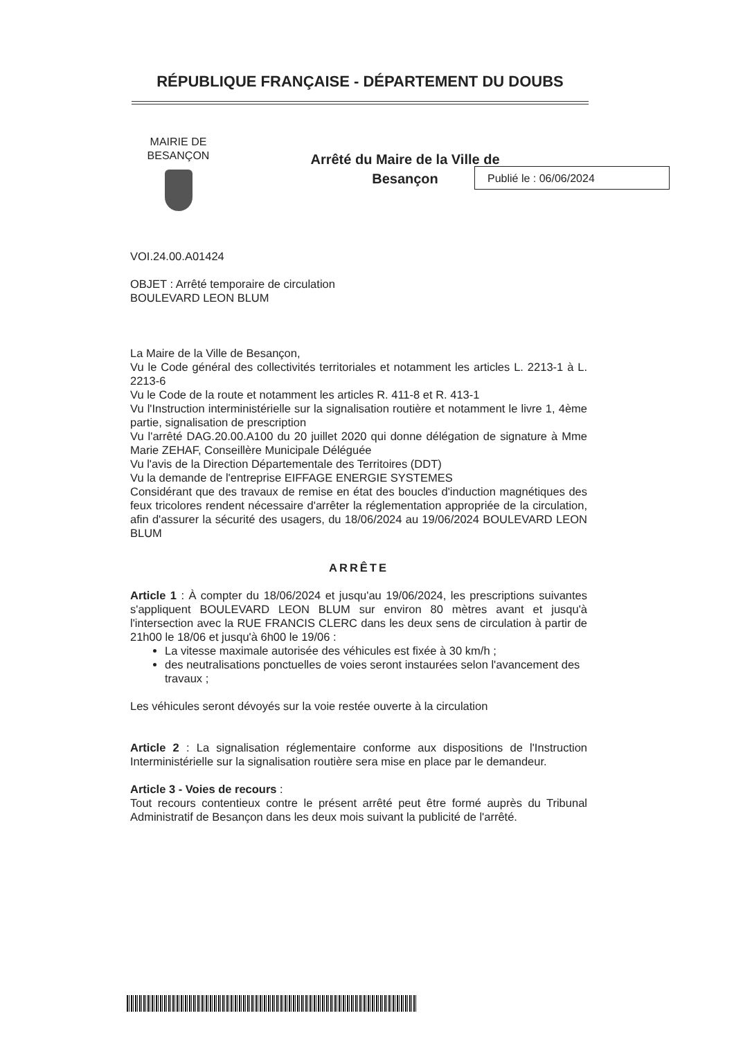RÉPUBLIQUE FRANÇAISE - DÉPARTEMENT DU DOUBS
MAIRIE DE BESANÇON
Arrêté du Maire de la Ville de
Besançon
Publié le : 06/06/2024
VOI.24.00.A01424
OBJET : Arrêté temporaire de circulation
BOULEVARD LEON BLUM
La Maire de la Ville de Besançon,
Vu le Code général des collectivités territoriales et notamment les articles L. 2213-1 à L. 2213-6
Vu le Code de la route et notamment les articles R. 411-8 et R. 413-1
Vu l'Instruction interministérielle sur la signalisation routière et notamment le livre 1, 4ème partie, signalisation de prescription
Vu l'arrêté DAG.20.00.A100 du 20 juillet 2020 qui donne délégation de signature à Mme Marie ZEHAF, Conseillère Municipale Déléguée
Vu l'avis de la Direction Départementale des Territoires (DDT)
Vu la demande de l'entreprise EIFFAGE ENERGIE SYSTEMES
Considérant que des travaux de remise en état des boucles d'induction magnétiques des feux tricolores rendent nécessaire d'arrêter la réglementation appropriée de la circulation, afin d'assurer la sécurité des usagers, du 18/06/2024 au 19/06/2024 BOULEVARD LEON BLUM
ARRÊTE
Article 1 : À compter du 18/06/2024 et jusqu'au 19/06/2024, les prescriptions suivantes s'appliquent BOULEVARD LEON BLUM sur environ 80 mètres avant et jusqu'à l'intersection avec la RUE FRANCIS CLERC dans les deux sens de circulation à partir de 21h00 le 18/06 et jusqu'à 6h00 le 19/06 :
La vitesse maximale autorisée des véhicules est fixée à 30 km/h ;
des neutralisations ponctuelles de voies seront instaurées selon l'avancement des travaux ;
Les véhicules seront dévoyés sur la voie restée ouverte à la circulation
Article 2 : La signalisation réglementaire conforme aux dispositions de l'Instruction Interministérielle sur la signalisation routière sera mise en place par le demandeur.
Article 3 - Voies de recours :
Tout recours contentieux contre le présent arrêté peut être formé auprès du Tribunal Administratif de Besançon dans les deux mois suivant la publicité de l'arrêté.